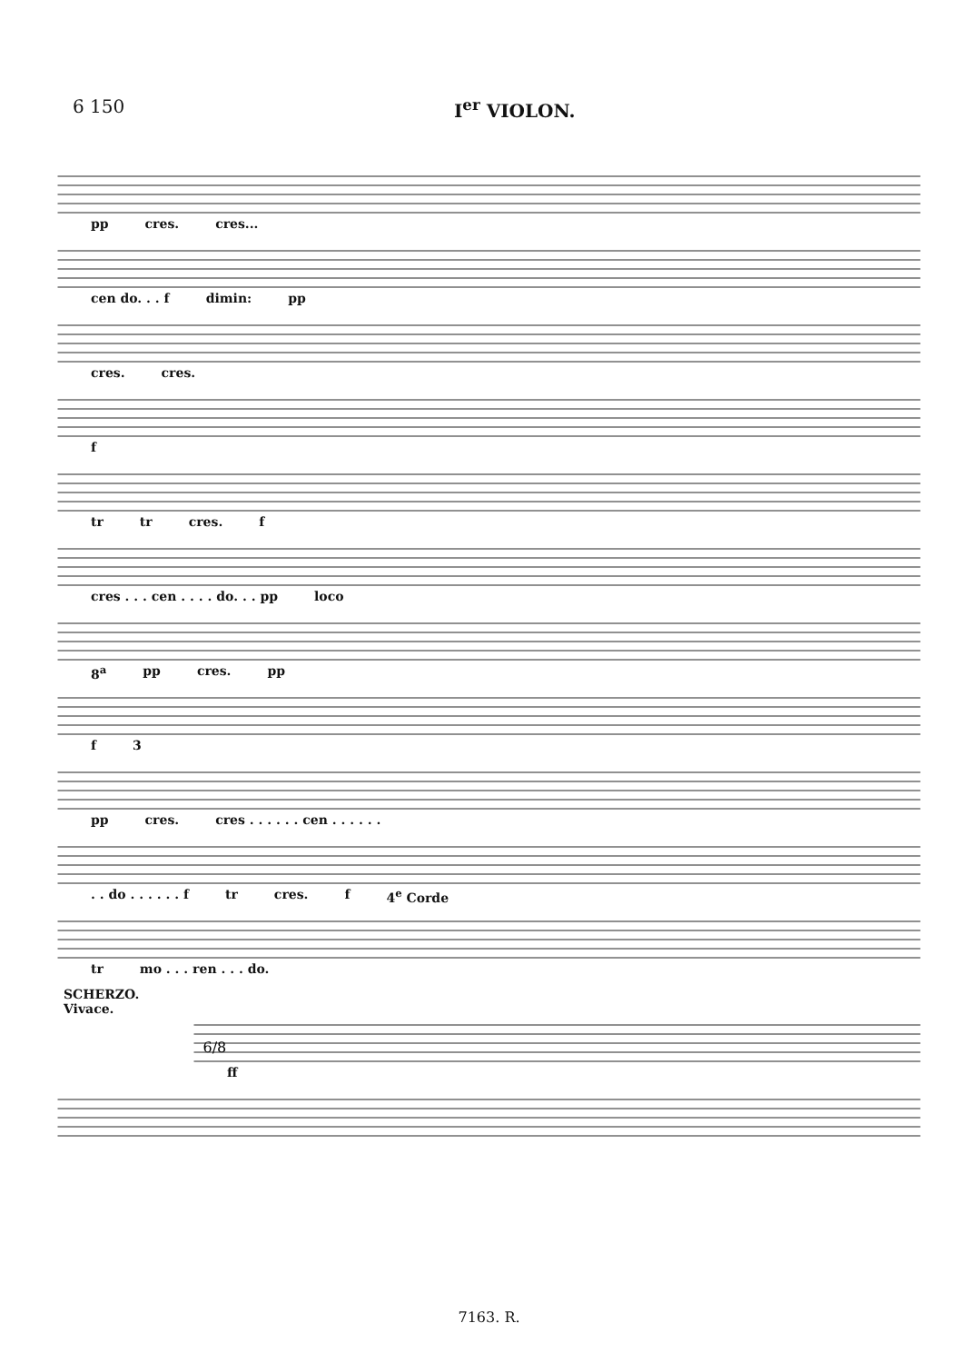6 150 I<sup>er</sup> VIOLON.
pp cres. cres...
cen do. . . f dimin: pp
cres. cres.
f
tr tr cres. f
cres . . . cen . . . . do. . . pp loco
8<sup>a</sup> pp cres. pp
f 3
pp cres. cres . . . . . . cen . . . . . .
. . do . . . . . . f tr cres. f 4<sup>e</sup> Corde
tr mo . . . ren . . . do.
SCHERZO.
Vivace.
6/8
ff
7163. R.